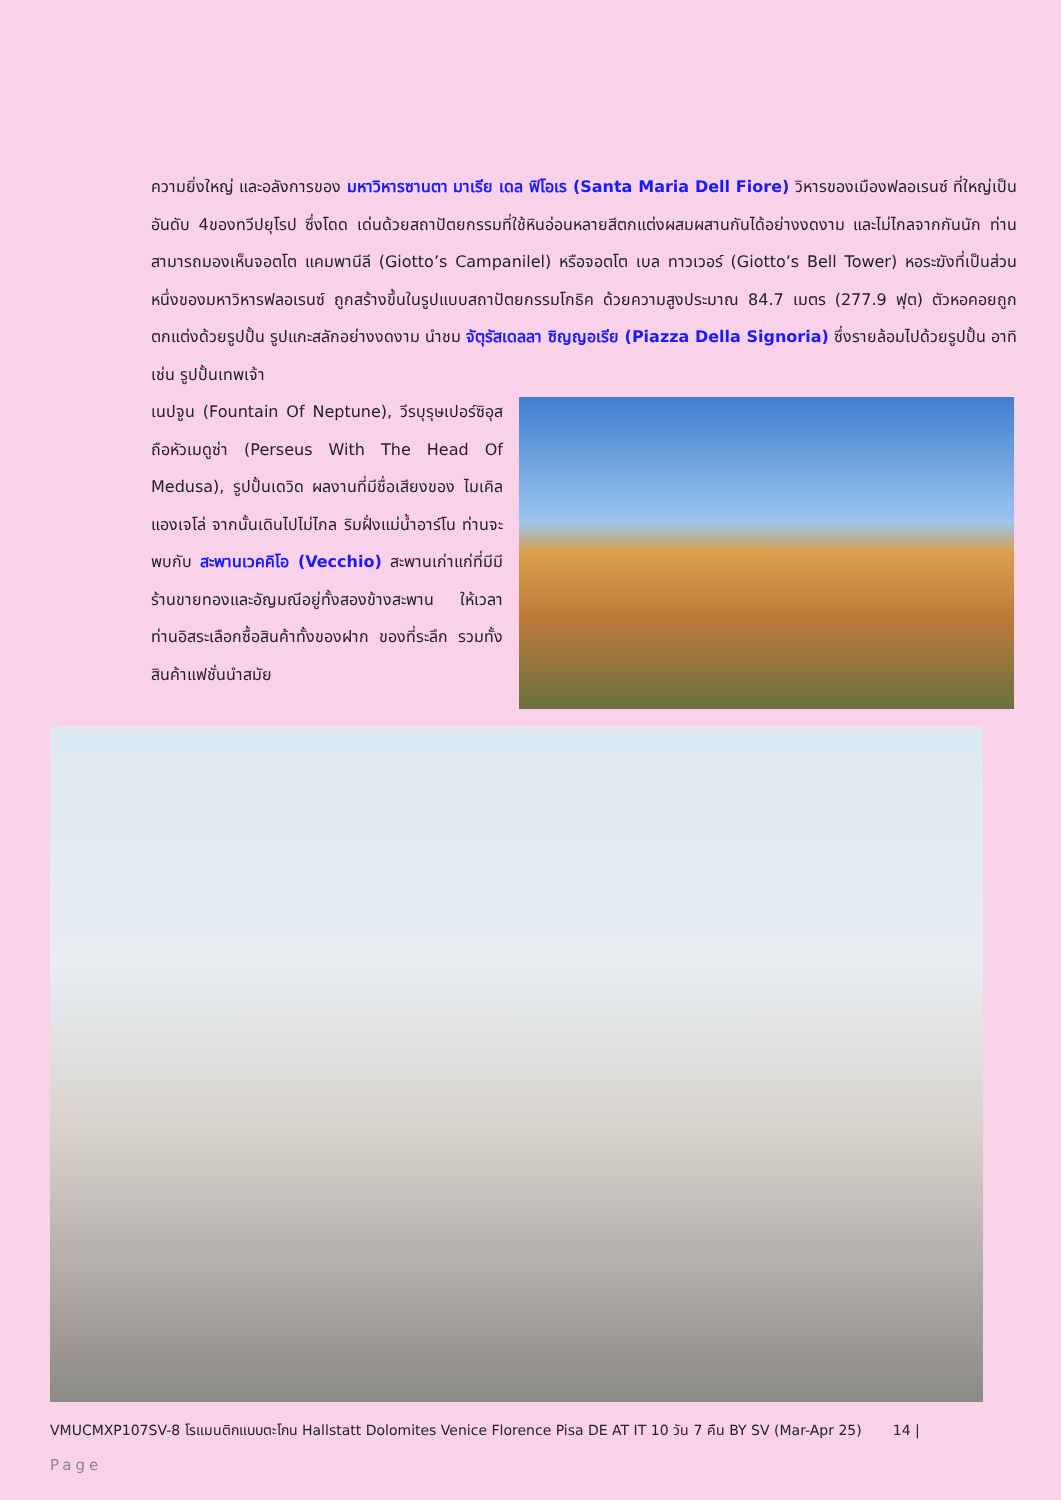ความยิ่งใหญ่ และอลังการของ มหาวิหารซานตา มาเรีย เดล ฟิโอเร (Santa Maria Dell Fiore) วิหารของเมืองฟลอเรนซ์ ที่ใหญ่เป็นอันดับ 4ของทวีปยุโรป ซึ่งโดด เด่นด้วยสถาปัตยกรรมที่ใช้หินอ่อนหลายสีตกแต่งผสมผสานกันได้อย่างงดงาม และไม่ไกลจากกันนัก ท่านสามารถมองเห็นจอตโต แคมพานีลี (Giotto’s Campanilel) หรือจอตโต เบล ทาวเวอร์ (Giotto’s Bell Tower) หอระฆังที่เป็นส่วนหนึ่งของมหาวิหารฟลอเรนซ์ ถูกสร้างขึ้นในรูปแบบสถาปัตยกรรมโกธิค ด้วยความสูงประมาณ 84.7 เมตร (277.9 ฟุต) ตัวหอคอยถูกตกแต่งด้วยรูปปั้น รูปแกะสลักอย่างงดงาม นำชม จัตุรัสเดลลา ซิญญอเรีย (Piazza Della Signoria) ซึ่งรายล้อมไปด้วยรูปปั้น อาทิ เช่น รูปปั้นเทพเจ้า
เนปจูน (Fountain Of Neptune), วีรบุรุษเปอร์ซิอุสถือหัวเมดูซ่า (Perseus With The Head Of Medusa), รูปปั้นเดวิด ผลงานที่มีชื่อเสียงของ ไมเคิล แองเจโล่ จากนั้นเดินไปไม่ไกล ริมฝั่งแม่น้ำอาร์โน ท่านจะพบกับ สะพานเวคคิโอ (Vecchio) สะพานเก่าแก่ที่มีมีร้านขายทองและอัญมณีอยู่ทั้งสองข้างสะพาน ให้เวลาท่านอิสระเลือกซื้อสินค้าทั้งของฝาก ของที่ระลึก รวมทั้งสินค้าแฟชั่นนำสมัย
VMUCMXP107SV-8 โรแมนติกแบบตะโกน Hallstatt Dolomites Venice Florence Pisa DE AT IT 10 วัน 7 คืน BY SV (Mar-Apr 25) 14 |
Page